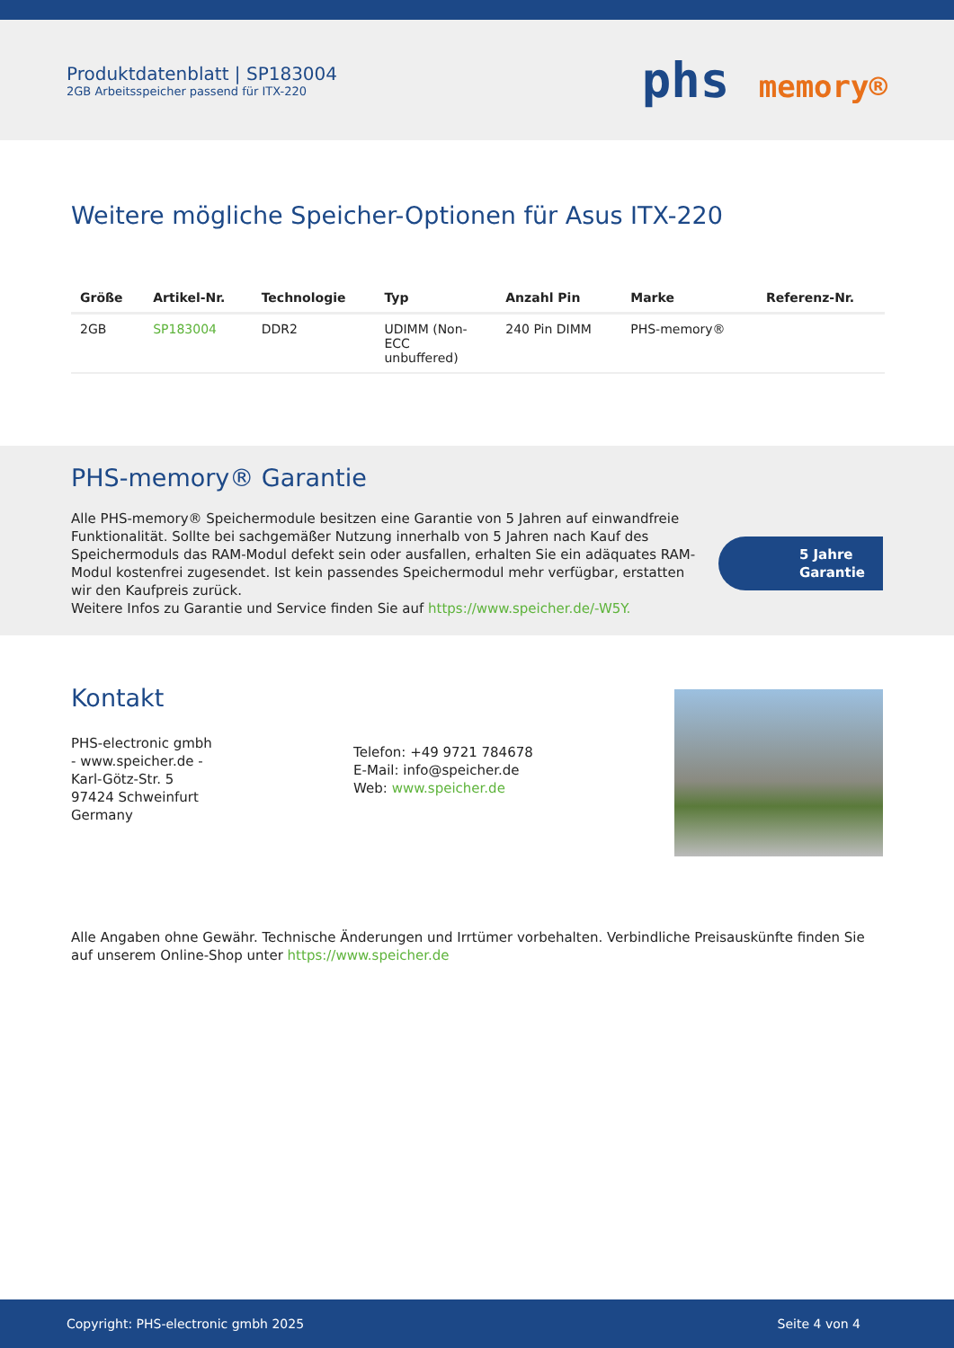Produktdatenblatt | SP183004
2GB Arbeitsspeicher passend für ITX-220
phs memory®
Weitere mögliche Speicher-Optionen für Asus ITX-220
| Größe | Artikel-Nr. | Technologie | Typ | Anzahl Pin | Marke | Referenz-Nr. |
| --- | --- | --- | --- | --- | --- | --- |
| 2GB | SP183004 | DDR2 | UDIMM (Non- ECC unbuffered) | 240 Pin DIMM | PHS-memory® | |
PHS-memory® Garantie
Alle PHS-memory® Speichermodule besitzen eine Garantie von 5 Jahren auf einwandfreie Funktionalität. Sollte bei sachgemäßer Nutzung innerhalb von 5 Jahren nach Kauf des Speichermoduls das RAM-Modul defekt sein oder ausfallen, erhalten Sie ein adäquates RAM-Modul kostenfrei zugesendet. Ist kein passendes Speichermodul mehr verfügbar, erstatten wir den Kaufpreis zurück.
Weitere Infos zu Garantie und Service finden Sie auf https://www.speicher.de/-W5Y.
5 Jahre
Garantie
Kontakt
PHS-electronic gmbh
- www.speicher.de -
Karl-Götz-Str. 5
97424 Schweinfurt
Germany
Telefon: +49 9721 784678
E-Mail: info@speicher.de
Web: www.speicher.de
Alle Angaben ohne Gewähr. Technische Änderungen und Irrtümer vorbehalten. Verbindliche Preisauskünfte finden Sie auf unserem Online-Shop unter https://www.speicher.de
Copyright: PHS-electronic gmbh 2025 Seite 4 von 4